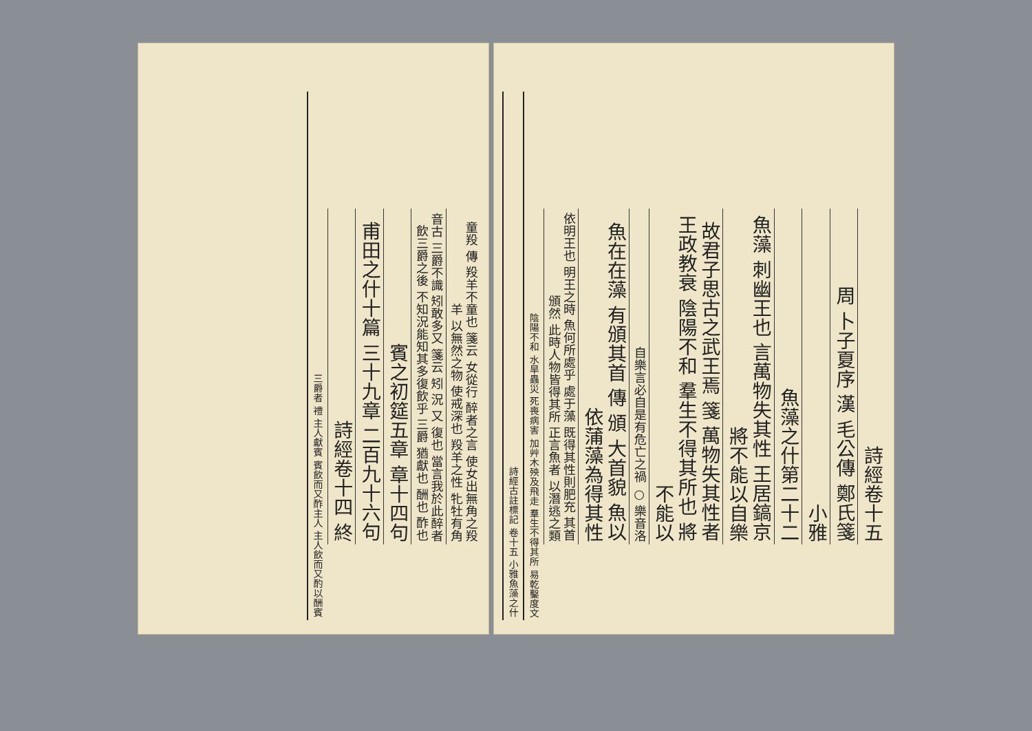童羖 傳 羖羊不童也 箋云 女從行 醉者之言 使女出無角之羖羊 以無然之物 使戒深也 羖羊之性 牝牡有角
音古 三爵不識 矧敢多又 箋云 矧 況 又 復也 當言我於此醉者飲三爵之後 不知況能知其多復飲乎 三爵 猶獻也 酬也 酢也
賓之初筵五章 章十四句
甫田之什十篇 三十九章 二百九十六句
詩經卷十四 終
三爵者 禮 主人獻賓 賓飲而又酢主人 主人飲而又酌以酬賓
詩經卷十五
周 卜子夏序 漢 毛公傳 鄭氏箋
小雅
魚藻之什第二十二
魚藻 刺幽王也 言萬物失其性 王居鎬京 將不能以自樂
故君子思古之武王焉 箋 萬物失其性者 王政教衰 陰陽不和 羣生不得其所也 將不能以
自樂言必自是有危亡之禍 ○ 樂音洛
魚在在藻 有頒其首 傳 頒 大首貌 魚以依蒲藻為得其性
依明王也 明王之時 魚何所處乎 處于藻 既得其性則肥充 其首頒然 此時人物皆得其所 正言魚者 以潛逃之類
陰陽不和 水旱蟲災 死喪病害 加艸木殃及飛走 羣生不得其所 易乾鑿度文
詩經古註標記 卷十五 小雅魚藻之什